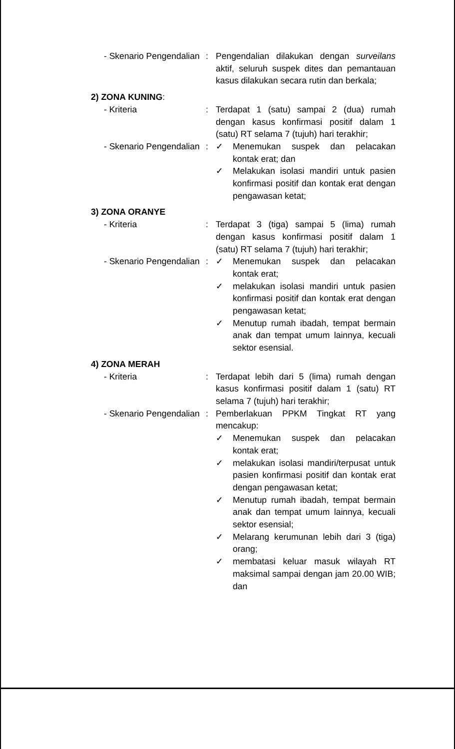- Skenario Pengendalian
: Pengendalian dilakukan dengan surveilans aktif, seluruh suspek dites dan pemantauan kasus dilakukan secara rutin dan berkala;
2) ZONA KUNING:
- Kriteria : Terdapat 1 (satu) sampai 2 (dua) rumah dengan kasus konfirmasi positif dalam 1 (satu) RT selama 7 (tujuh) hari terakhir;
- Skenario Pengendalian
: ✓ Menemukan suspek dan pelacakan kontak erat; dan
✓ Melakukan isolasi mandiri untuk pasien konfirmasi positif dan kontak erat dengan pengawasan ketat;
3) ZONA ORANYE
- Kriteria : Terdapat 3 (tiga) sampai 5 (lima) rumah dengan kasus konfirmasi positif dalam 1 (satu) RT selama 7 (tujuh) hari terakhir;
- Skenario Pengendalian
: ✓ Menemukan suspek dan pelacakan kontak erat;
✓ melakukan isolasi mandiri untuk pasien konfirmasi positif dan kontak erat dengan pengawasan ketat;
✓ Menutup rumah ibadah, tempat bermain anak dan tempat umum lainnya, kecuali sektor esensial.
4) ZONA MERAH
- Kriteria : Terdapat lebih dari 5 (lima) rumah dengan kasus konfirmasi positif dalam 1 (satu) RT selama 7 (tujuh) hari terakhir;
- Skenario Pengendalian
: Pemberlakuan PPKM Tingkat RT yang mencakup:
✓ Menemukan suspek dan pelacakan kontak erat;
✓ melakukan isolasi mandiri/terpusat untuk pasien konfirmasi positif dan kontak erat dengan pengawasan ketat;
✓ Menutup rumah ibadah, tempat bermain anak dan tempat umum lainnya, kecuali sektor esensial;
✓ Melarang kerumunan lebih dari 3 (tiga) orang;
✓ membatasi keluar masuk wilayah RT maksimal sampai dengan jam 20.00 WIB; dan